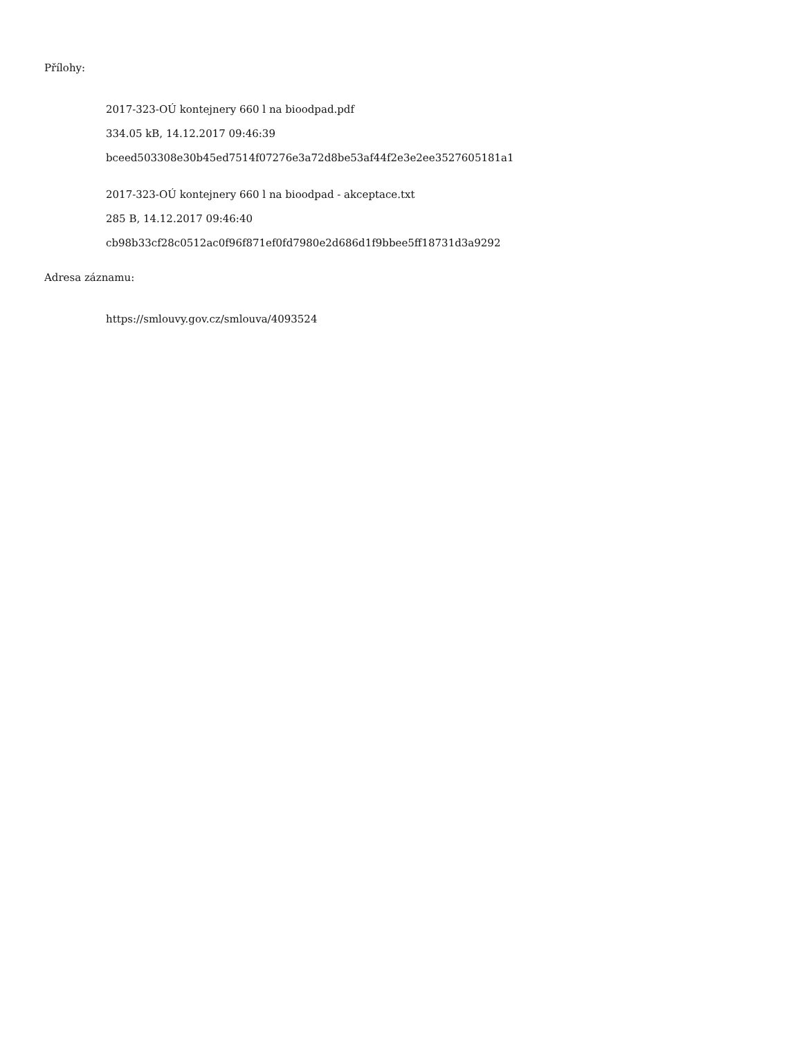Přílohy:
2017-323-OÚ kontejnery 660 l na bioodpad.pdf
334.05 kB, 14.12.2017 09:46:39
bceed503308e30b45ed7514f07276e3a72d8be53af44f2e3e2ee3527605181a1
2017-323-OÚ kontejnery 660 l na bioodpad - akceptace.txt
285 B, 14.12.2017 09:46:40
cb98b33cf28c0512ac0f96f871ef0fd7980e2d686d1f9bbee5ff18731d3a9292
Adresa záznamu:
https://smlouvy.gov.cz/smlouva/4093524